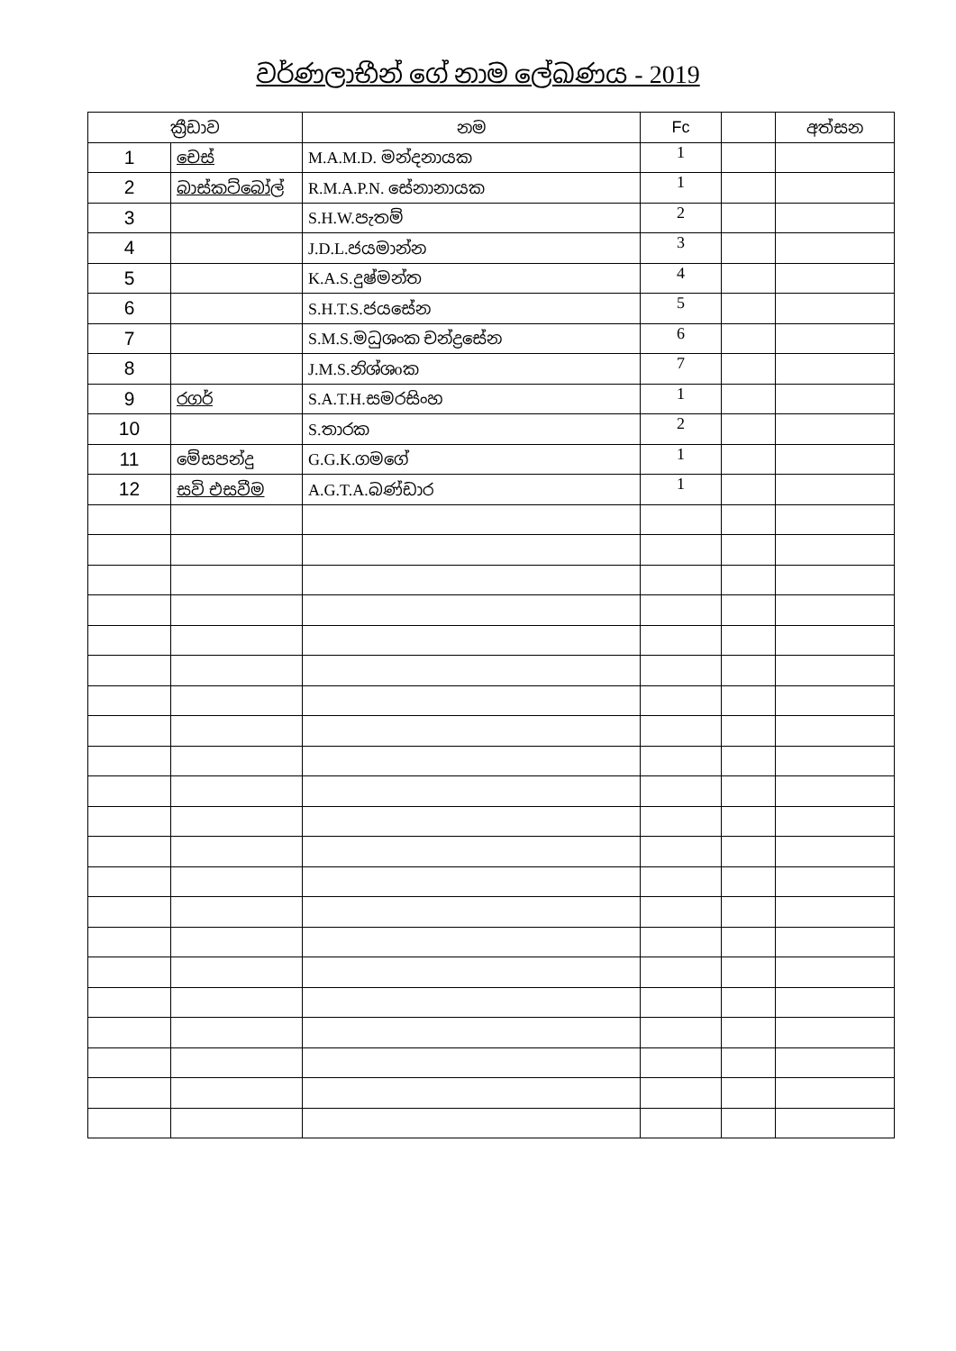වර්ණලාභීන් ගේ නාම ලේඛණය - 2019
| ක්‍රීඩාව | | නම | Fc | | අත්සන |
| --- | --- | --- | --- | --- | --- |
| 1 | චෙස් | M.A.M.D. මන්දනායක | 1 | | |
| 2 | බාස්කට්බෝල් | R.M.A.P.N. සේනානායක | 1 | | |
| 3 | | S.H.W.පැතම් | 2 | | |
| 4 | | J.D.L.ජයමාන්න | 3 | | |
| 5 | | K.A.S.දුෂ්මන්ත | 4 | | |
| 6 | | S.H.T.S.ජයසේන | 5 | | |
| 7 | | S.M.S.මධුශංක චන්ද්‍රසේන | 6 | | |
| 8 | | J.M.S.නිශ්ශoක | 7 | | |
| 9 | රගර් | S.A.T.H.සමරසිංහ | 1 | | |
| 10 | | S.තාරක | 2 | | |
| 11 | මේසපන්දු | G.G.K.ගමගේ | 1 | | |
| 12 | සවි එසවීම | A.G.T.A.බණ්ඩාර | 1 | | |